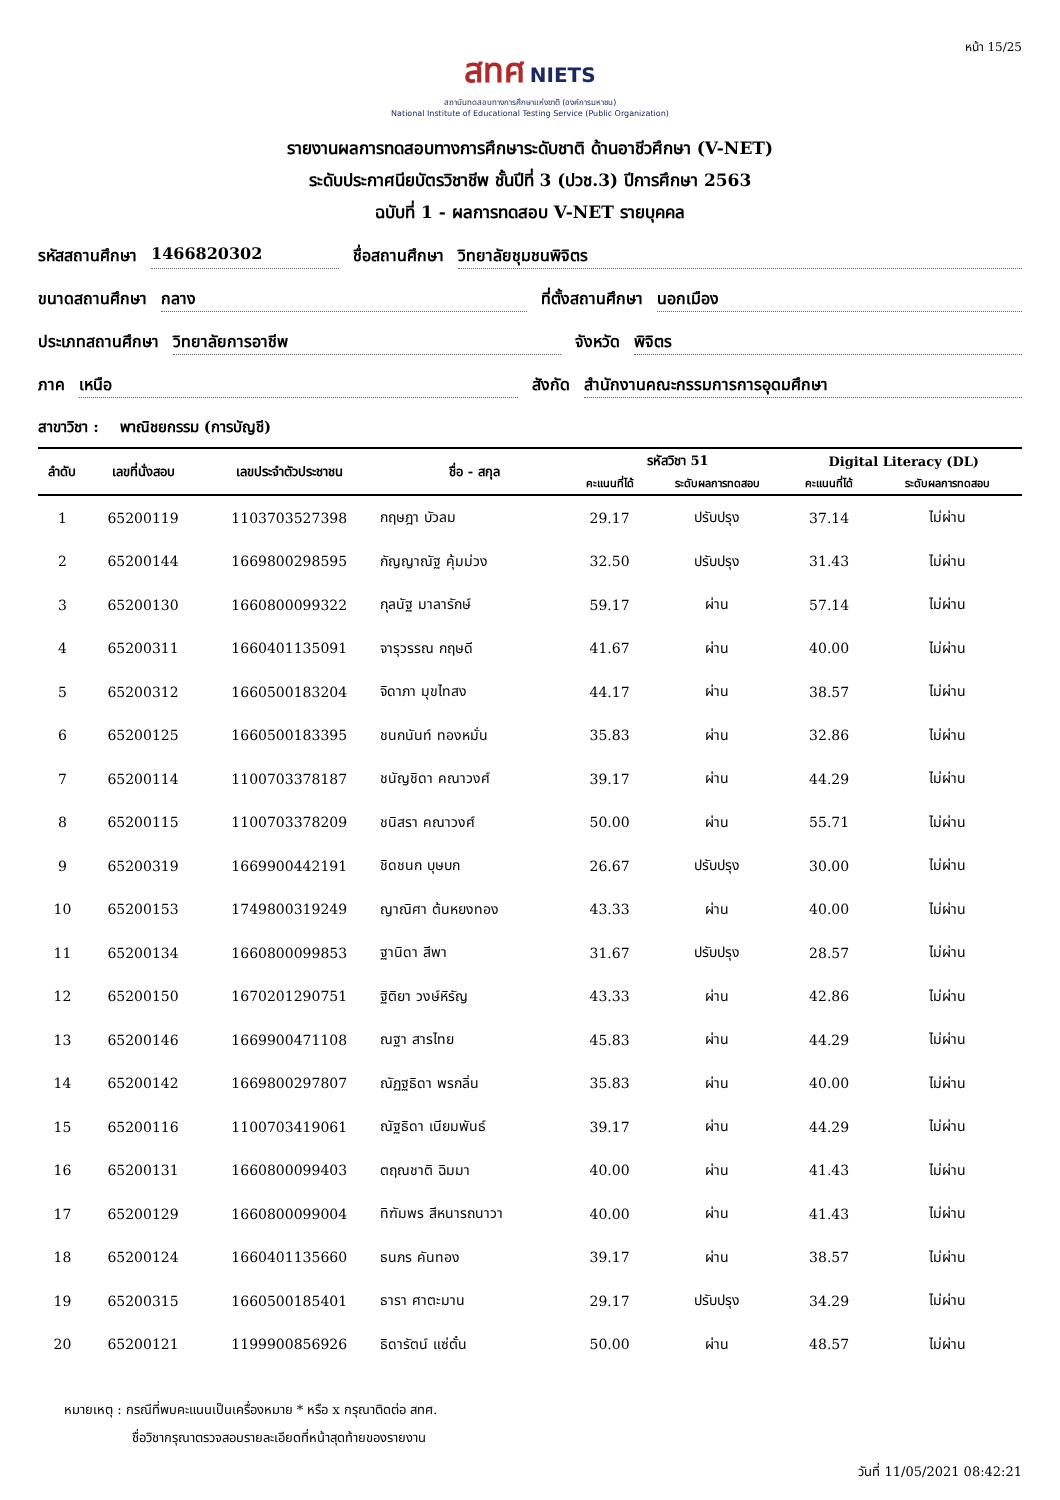หน้า 15/25
สทศ NIETS
สถาบันทดสอบทางการศึกษาแห่งชาติ (องค์การมหาชน)
National Institute of Educational Testing Service (Public Organization)
รายงานผลการทดสอบทางการศึกษาระดับชาติ ด้านอาชีวศึกษา (V-NET)
ระดับประกาศนียบัตรวิชาชีพ ชั้นปีที่ 3 (ปวช.3) ปีการศึกษา 2563
ฉบับที่ 1 - ผลการทดสอบ V-NET รายบุคคล
รหัสสถานศึกษา 1466820302 ชื่อสถานศึกษา วิทยาลัยชุมชนพิจิตร
ขนาดสถานศึกษา กลาง ที่ตั้งสถานศึกษา นอกเมือง
ประเภทสถานศึกษา วิทยาลัยการอาชีพ จังหวัด พิจิตร
ภาค เหนือ สังกัด สำนักงานคณะกรรมการการอุดมศึกษา
สาขาวิชา : พาณิชยกรรม (การบัญชี)
| ลำดับ | เลขที่นั่งสอบ | เลขประจำตัวประชาชน | ชื่อ - สกุล | รหัสวิชา 51 | | Digital Literacy (DL) | |
| --- | --- | --- | --- | --- | --- | --- | --- |
| | | | | คะแนนที่ได้ | ระดับผลการทดสอบ | คะแนนที่ได้ | ระดับผลการทดสอบ |
| 1 | 65200119 | 1103703527398 | กฤษฎา บัวลม | 29.17 | ปรับปรุง | 37.14 | ไม่ผ่าน |
| 2 | 65200144 | 1669800298595 | กัญญาณัฐ คุ้มม่วง | 32.50 | ปรับปรุง | 31.43 | ไม่ผ่าน |
| 3 | 65200130 | 1660800099322 | กุลนัฐ มาลารักษ์ | 59.17 | ผ่าน | 57.14 | ไม่ผ่าน |
| 4 | 65200311 | 1660401135091 | จารุวรรณ กฤษดี | 41.67 | ผ่าน | 40.00 | ไม่ผ่าน |
| 5 | 65200312 | 1660500183204 | จิดาภา มุขไทสง | 44.17 | ผ่าน | 38.57 | ไม่ผ่าน |
| 6 | 65200125 | 1660500183395 | ชนกนันท์ ทองหมั่น | 35.83 | ผ่าน | 32.86 | ไม่ผ่าน |
| 7 | 65200114 | 1100703378187 | ชนัญชิดา คณาวงศ์ | 39.17 | ผ่าน | 44.29 | ไม่ผ่าน |
| 8 | 65200115 | 1100703378209 | ชนิสรา คณาวงศ์ | 50.00 | ผ่าน | 55.71 | ไม่ผ่าน |
| 9 | 65200319 | 1669900442191 | ชิดชนก บุษบก | 26.67 | ปรับปรุง | 30.00 | ไม่ผ่าน |
| 10 | 65200153 | 1749800319249 | ญาณิศา ต้นหยงทอง | 43.33 | ผ่าน | 40.00 | ไม่ผ่าน |
| 11 | 65200134 | 1660800099853 | ฐานิดา สีพา | 31.67 | ปรับปรุง | 28.57 | ไม่ผ่าน |
| 12 | 65200150 | 1670201290751 | ฐิติยา วงษ์หิรัญ | 43.33 | ผ่าน | 42.86 | ไม่ผ่าน |
| 13 | 65200146 | 1669900471108 | ณฐา สารไทย | 45.83 | ผ่าน | 44.29 | ไม่ผ่าน |
| 14 | 65200142 | 1669800297807 | ณัฏฐธิดา พรกลิ่น | 35.83 | ผ่าน | 40.00 | ไม่ผ่าน |
| 15 | 65200116 | 1100703419061 | ณัฐธิดา เนียมพันธ์ | 39.17 | ผ่าน | 44.29 | ไม่ผ่าน |
| 16 | 65200131 | 1660800099403 | ตฤณชาติ ฉิมมา | 40.00 | ผ่าน | 41.43 | ไม่ผ่าน |
| 17 | 65200129 | 1660800099004 | ทิฑัมพร สีหนารถนาวา | 40.00 | ผ่าน | 41.43 | ไม่ผ่าน |
| 18 | 65200124 | 1660401135660 | ธนภร คันทอง | 39.17 | ผ่าน | 38.57 | ไม่ผ่าน |
| 19 | 65200315 | 1660500185401 | ธารา ศาตะมาน | 29.17 | ปรับปรุง | 34.29 | ไม่ผ่าน |
| 20 | 65200121 | 1199900856926 | ธิดารัตน์ แซ่ตั๋น | 50.00 | ผ่าน | 48.57 | ไม่ผ่าน |
หมายเหตุ : กรณีที่พบคะแนนเป็นเครื่องหมาย * หรือ x กรุณาติดต่อ สทศ.
ชื่อวิชากรุณาตรวจสอบรายละเอียดที่หน้าสุดท้ายของรายงาน
วันที่ 11/05/2021 08:42:21